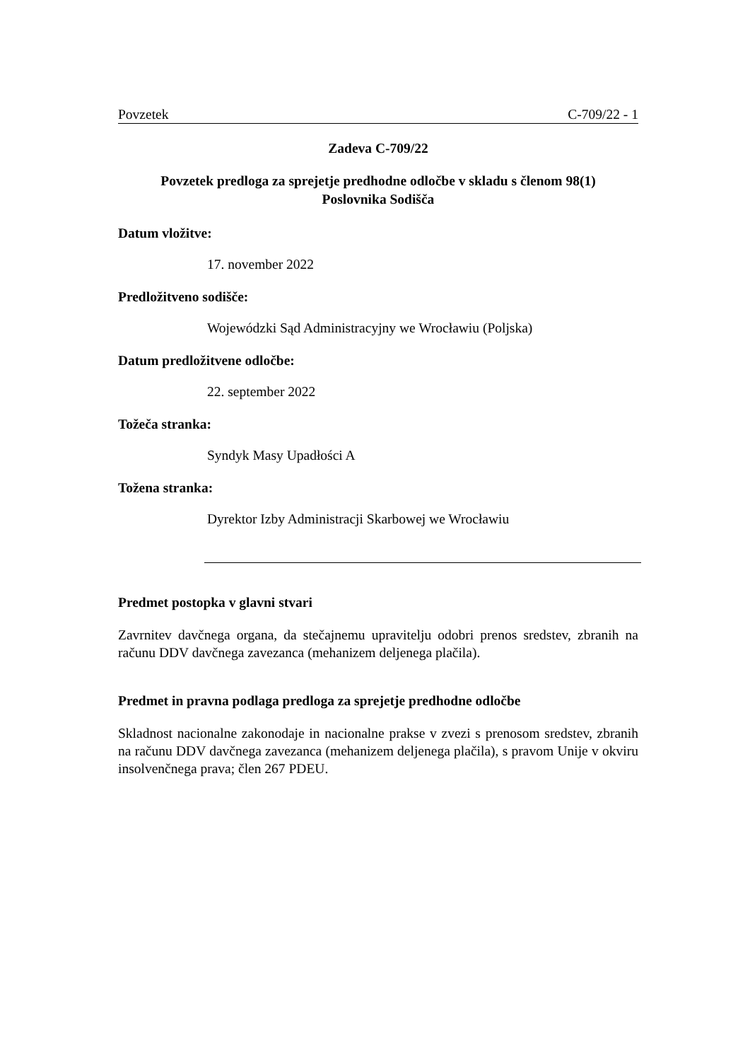Povzetek C-709/22 - 1
Zadeva C-709/22
Povzetek predloga za sprejetje predhodne odločbe v skladu s členom 98(1)
Poslovnika Sodišča
Datum vložitve:
17. november 2022
Predložitveno sodišče:
Wojewódzki Sąd Administracyjny we Wrocławiu (Poljska)
Datum predložitvene odločbe:
22. september 2022
Tožeča stranka:
Syndyk Masy Upadłości A
Tožena stranka:
Dyrektor Izby Administracji Skarbowej we Wrocławiu
Predmet postopka v glavni stvari
Zavrnitev davčnega organa, da stečajnemu upravitelju odobri prenos sredstev, zbranih na računu DDV davčnega zavezanca (mehanizem deljenega plačila).
Predmet in pravna podlaga predloga za sprejetje predhodne odločbe
Skladnost nacionalne zakonodaje in nacionalne prakse v zvezi s prenosom sredstev, zbranih na računu DDV davčnega zavezanca (mehanizem deljenega plačila), s pravom Unije v okviru insolvenčnega prava; člen 267 PDEU.